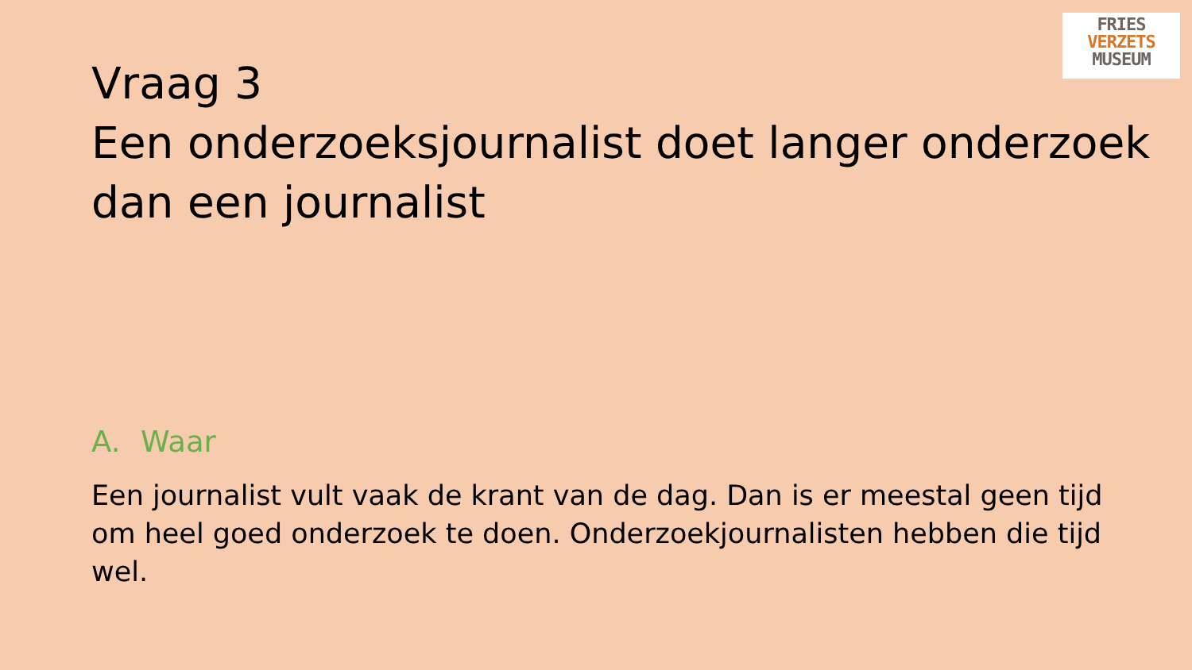FRIES
VERZETS
MUSEUM
Vraag 3
Een onderzoeksjournalist doet langer onderzoek dan een journalist
A. Waar
Een journalist vult vaak de krant van de dag. Dan is er meestal geen tijd om heel goed onderzoek te doen. Onderzoekjournalisten hebben die tijd wel.